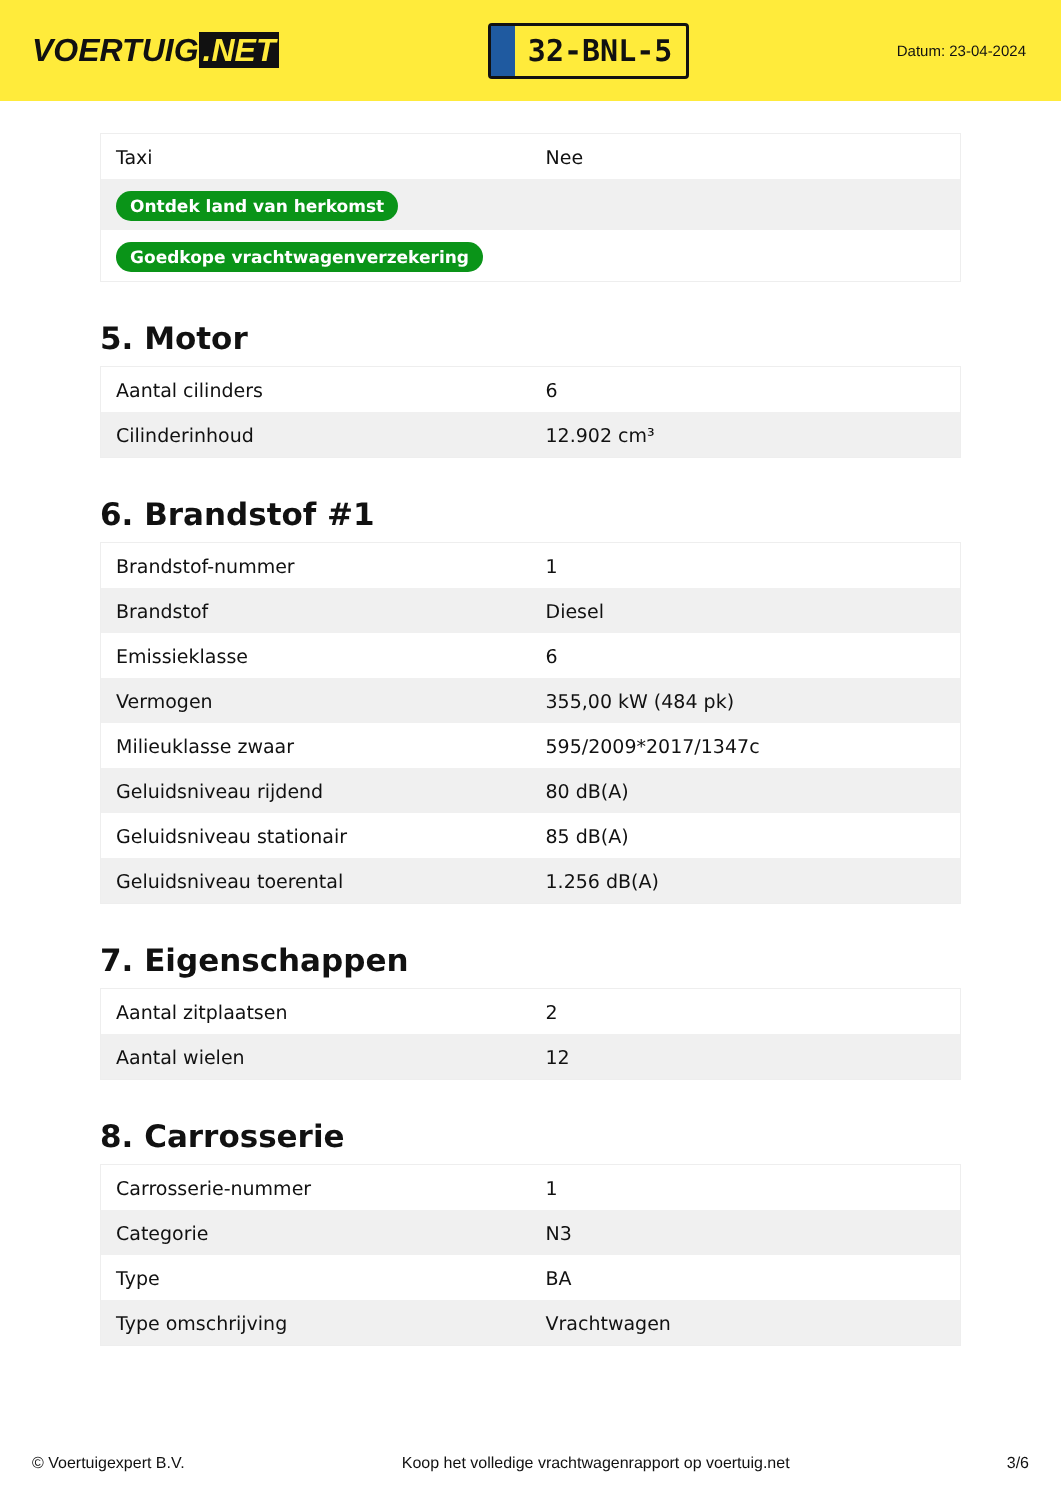VOERTUIG.NET
32-BNL-5
Datum: 23-04-2024
| Taxi | Nee |
| Ontdek land van herkomst | |
| Goedkope vrachtwagenverzekering | |
5. Motor
| Aantal cilinders | 6 |
| Cilinderinhoud | 12.902 cm³ |
6. Brandstof #1
| Brandstof-nummer | 1 |
| Brandstof | Diesel |
| Emissieklasse | 6 |
| Vermogen | 355,00 kW (484 pk) |
| Milieuklasse zwaar | 595/2009*2017/1347c |
| Geluidsniveau rijdend | 80 dB(A) |
| Geluidsniveau stationair | 85 dB(A) |
| Geluidsniveau toerental | 1.256 dB(A) |
7. Eigenschappen
| Aantal zitplaatsen | 2 |
| Aantal wielen | 12 |
8. Carrosserie
| Carrosserie-nummer | 1 |
| Categorie | N3 |
| Type | BA |
| Type omschrijving | Vrachtwagen |
© Voertuigexpert B.V. Koop het volledige vrachtwagenrapport op voertuig.net 3/6